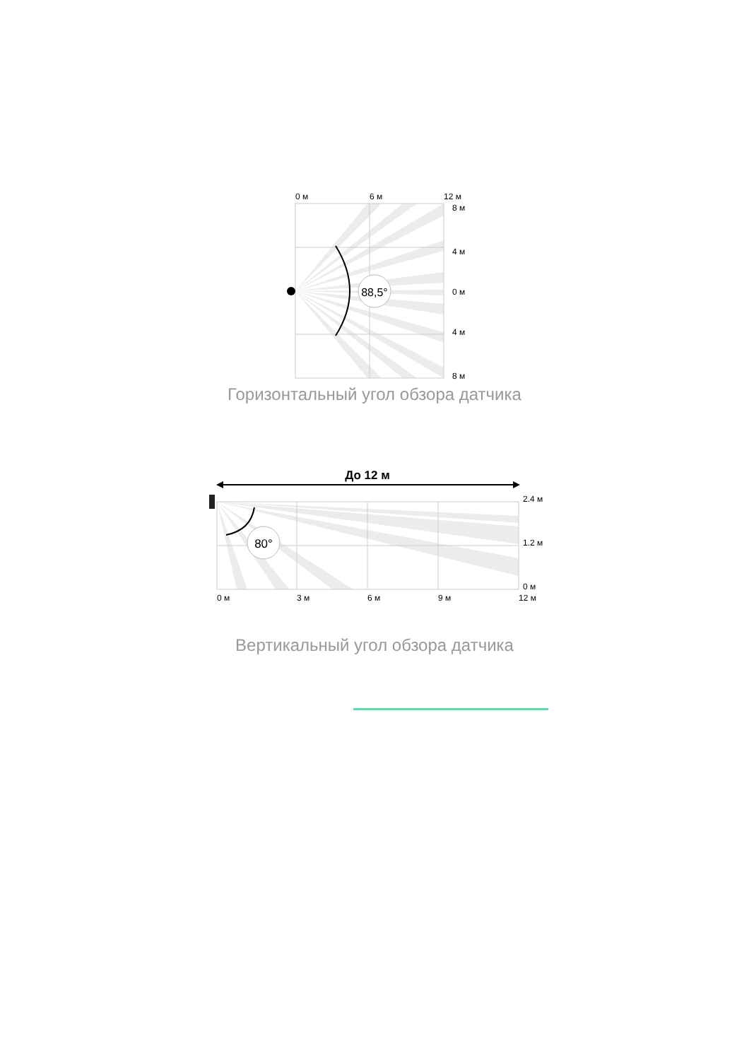88,5°
0 м
6 м
12 м
8 м
4 м
0 м
4 м
8 м
Горизонтальный угол обзора датчика
До 12 м
80°
2.4 м
1.2 м
0 м
0 м
3 м
6 м
9 м
12 м
Вертикальный угол обзора датчика